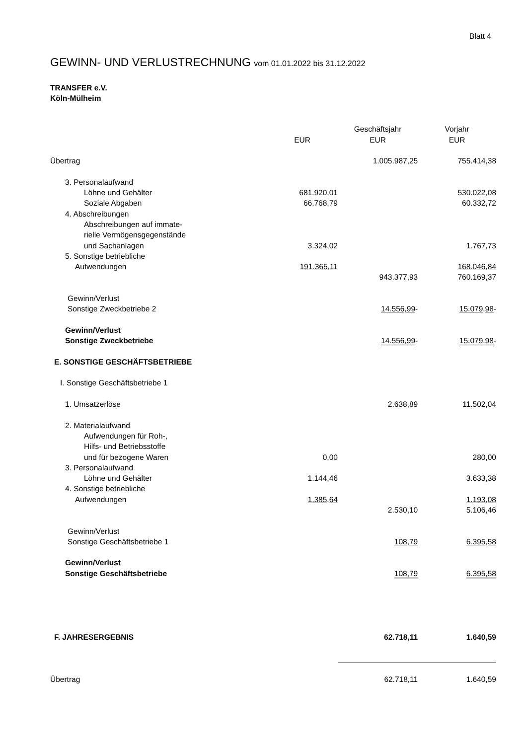Blatt 4
GEWINN- UND VERLUSTRECHNUNG vom 01.01.2022 bis 31.12.2022
TRANSFER e.V.
Köln-Mülheim
| | | Geschäftsjahr | Vorjahr |
| --- | --- | --- | --- |
| | EUR | EUR | EUR |
| Übertrag | | 1.005.987,25 | 755.414,38 |
| 3. Personalaufwand | | | |
| Löhne und Gehälter | 681.920,01 | | 530.022,08 |
| Soziale Abgaben | 66.768,79 | | 60.332,72 |
| 4. Abschreibungen | | | |
| Abschreibungen auf immate- | | | |
| rielle Vermögensgegenstände | | | |
| und Sachanlagen | 3.324,02 | | 1.767,73 |
| 5. Sonstige betriebliche | | | |
| Aufwendungen | 191.365,11 | | 168.046,84 |
| | | 943.377,93 | 760.169,37 |
| Gewinn/Verlust | | | |
| Sonstige Zweckbetriebe 2 | | 14.556,99 - | 15.079,98 - |
| Gewinn/Verlust | | | |
| Sonstige Zweckbetriebe | | 14.556,99 - | 15.079,98 - |
| E. SONSTIGE GESCHÄFTSBETRIEBE | | | |
| I. Sonstige Geschäftsbetriebe 1 | | | |
| 1. Umsatzerlöse | | 2.638,89 | 11.502,04 |
| 2. Materialaufwand | | | |
| Aufwendungen für Roh-, | | | |
| Hilfs- und Betriebsstoffe | | | |
| und für bezogene Waren | 0,00 | | 280,00 |
| 3. Personalaufwand | | | |
| Löhne und Gehälter | 1.144,46 | | 3.633,38 |
| 4. Sonstige betriebliche | | | |
| Aufwendungen | 1.385,64 | | 1.193,08 |
| | | 2.530,10 | 5.106,46 |
| Gewinn/Verlust | | | |
| Sonstige Geschäftsbetriebe 1 | | 108,79 | 6.395,58 |
| Gewinn/Verlust | | | |
| Sonstige Geschäftsbetriebe | | 108,79 | 6.395,58 |
| F. JAHRESERGEBNIS | | 62.718,11 | 1.640,59 |
| Übertrag | | 62.718,11 | 1.640,59 |